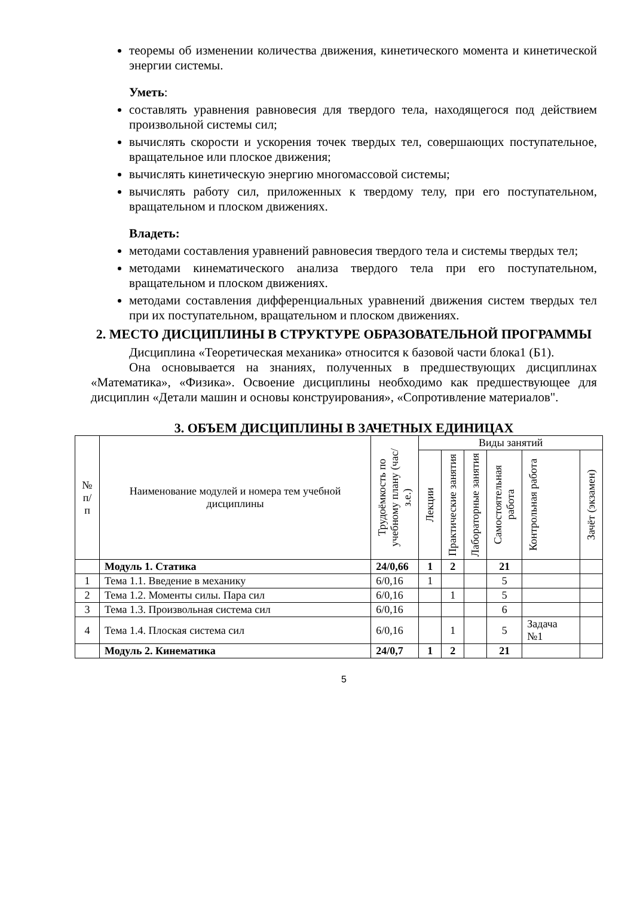теоремы об изменении количества движения, кинетического момента и кинетической энергии системы.
Уметь:
составлять уравнения равновесия для твердого тела, находящегося под действием произвольной системы сил;
вычислять скорости и ускорения точек твердых тел, совершающих поступательное, вращательное или плоское движения;
вычислять кинетическую энергию многомассовой системы;
вычислять работу сил, приложенных к твердому телу, при его поступательном, вращательном и плоском движениях.
Владеть:
методами составления уравнений равновесия твердого тела и системы твердых тел;
методами кинематического анализа твердого тела при его поступательном, вращательном и плоском движениях.
методами составления дифференциальных уравнений движения систем твердых тел при их поступательном, вращательном и плоском движениях.
2. МЕСТО ДИСЦИПЛИНЫ В СТРУКТУРЕ ОБРАЗОВАТЕЛЬНОЙ ПРОГРАММЫ
Дисциплина «Теоретическая механика» относится к базовой части блока1 (Б1).
Она основывается на знаниях, полученных в предшествующих дисциплинах «Математика», «Физика». Освоение дисциплины необходимо как предшествующее для дисциплин «Детали машин и основы конструирования», «Сопротивление материалов".
3. ОБЪЕМ ДИСЦИПЛИНЫ В ЗАЧЕТНЫХ ЕДИНИЦАХ
| № п/п | Наименование модулей и номера тем учебной дисциплины | Трудоёмкость по учебному плану (час/з.е.) | Виды занятий | | | | | |
| --- | --- | --- | --- | --- | --- | --- | --- | --- |
| | | | Лекции | Практические занятия | Лабораторные занятия | Самостоятельная работа | Контрольная работа | Зачёт (экзамен) |
| | Модуль 1. Статика | 24/0,66 | 1 | 2 | | 21 | | |
| 1 | Тема 1.1. Введение в механику | 6/0,16 | 1 | | | 5 | | |
| 2 | Тема 1.2. Моменты силы. Пара сил | 6/0,16 | | 1 | | 5 | | |
| 3 | Тема 1.3. Произвольная система сил | 6/0,16 | | | | 6 | | |
| 4 | Тема 1.4. Плоская система сил | 6/0,16 | | 1 | | 5 | Задача №1 | |
| | Модуль 2. Кинематика | 24/0,7 | 1 | 2 | | 21 | | |
5